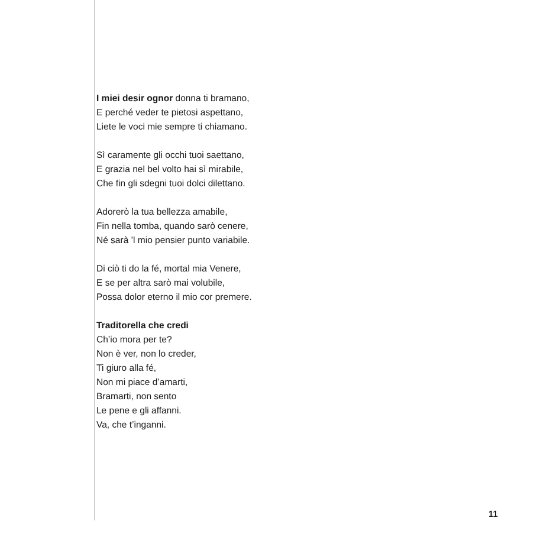I miei desir ognor donna ti bramano,
E perché veder te pietosi aspettano,
Liete le voci mie sempre ti chiamano.
Sì caramente gli occhi tuoi saettano,
E grazia nel bel volto hai sì mirabile,
Che fin gli sdegni tuoi dolci dilettano.
Adorerò la tua bellezza amabile,
Fin nella tomba, quando sarò cenere,
Né sarà ’l mio pensier punto variabile.
Di ciò ti do la fé, mortal mia Venere,
E se per altra sarò mai volubile,
Possa dolor eterno il mio cor premere.
Traditorella che credi
Ch’io mora per te?
Non è ver, non lo creder,
Ti giuro alla fé,
Non mi piace d’amarti,
Bramarti, non sento
Le pene e gli affanni.
Va, che t’inganni.
11